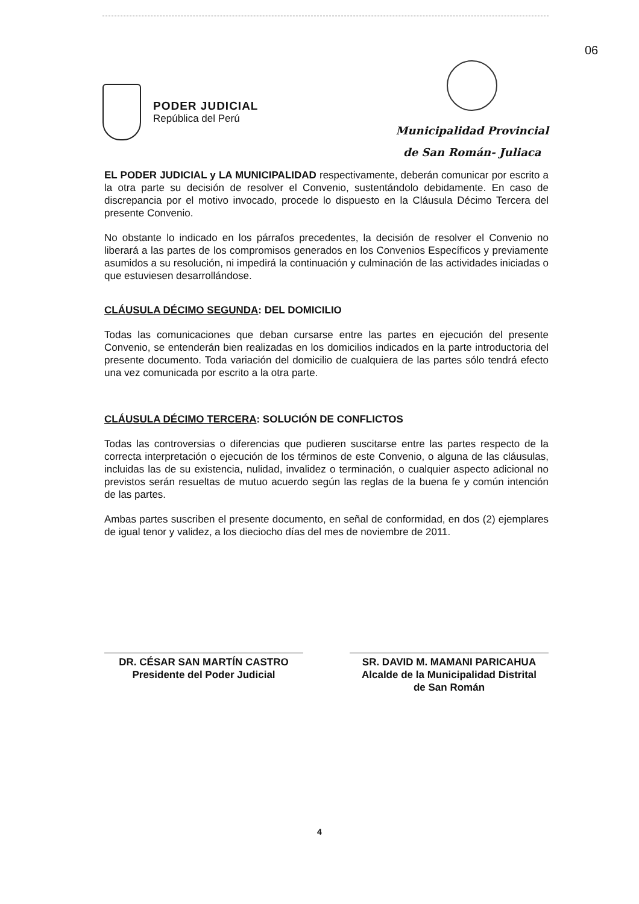06
PODER JUDICIAL
República del Perú
Municipalidad Provincial
de San Román- Juliaca
EL PODER JUDICIAL y LA MUNICIPALIDAD respectivamente, deberán comunicar por escrito a la otra parte su decisión de resolver el Convenio, sustentándolo debidamente. En caso de discrepancia por el motivo invocado, procede lo dispuesto en la Cláusula Décimo Tercera del presente Convenio.
No obstante lo indicado en los párrafos precedentes, la decisión de resolver el Convenio no liberará a las partes de los compromisos generados en los Convenios Específicos y previamente asumidos a su resolución, ni impedirá la continuación y culminación de las actividades iniciadas o que estuviesen desarrollándose.
CLÁUSULA DÉCIMO SEGUNDA: DEL DOMICILIO
Todas las comunicaciones que deban cursarse entre las partes en ejecución del presente Convenio, se entenderán bien realizadas en los domicilios indicados en la parte introductoria del presente documento. Toda variación del domicilio de cualquiera de las partes sólo tendrá efecto una vez comunicada por escrito a la otra parte.
CLÁUSULA DÉCIMO TERCERA: SOLUCIÓN DE CONFLICTOS
Todas las controversias o diferencias que pudieren suscitarse entre las partes respecto de la correcta interpretación o ejecución de los términos de este Convenio, o alguna de las cláusulas, incluidas las de su existencia, nulidad, invalidez o terminación, o cualquier aspecto adicional no previstos serán resueltas de mutuo acuerdo según las reglas de la buena fe y común intención de las partes.
Ambas partes suscriben el presente documento, en señal de conformidad, en dos (2) ejemplares de igual tenor y validez, a los dieciocho días del mes de noviembre de 2011.
DR. CÉSAR SAN MARTÍN CASTRO
Presidente del Poder Judicial
SR. DAVID M. MAMANI PARICAHUA
Alcalde de la Municipalidad Distrital
de San Román
4